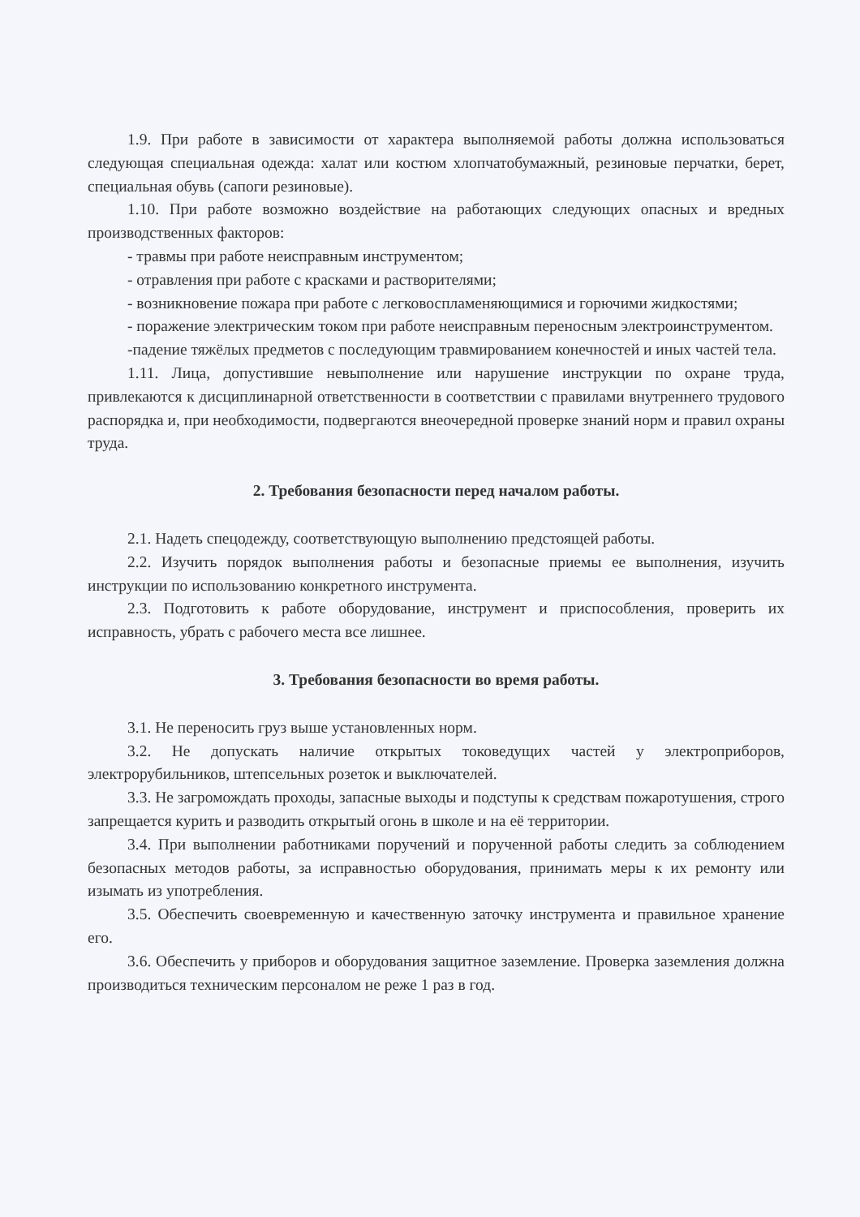1.9. При работе в зависимости от характера выполняемой работы должна использоваться следующая специальная одежда: халат или костюм хлопчатобумажный, резиновые перчатки, берет, специальная обувь (сапоги резиновые).
1.10. При работе возможно воздействие на работающих следующих опасных и вредных производственных факторов:
- травмы при работе неисправным инструментом;
- отравления при работе с красками и растворителями;
- возникновение пожара при работе с легковоспламеняющимися и горючими жидкостями;
- поражение электрическим током при работе неисправным переносным электроинструментом.
-падение тяжёлых предметов с последующим травмированием конечностей и иных частей тела.
1.11. Лица, допустившие невыполнение или нарушение инструкции по охране труда, привлекаются к дисциплинарной ответственности в соответствии с правилами внутреннего трудового распорядка и, при необходимости, подвергаются внеочередной проверке знаний норм и правил охраны труда.
2. Требования безопасности перед началом работы.
2.1. Надеть спецодежду, соответствующую выполнению предстоящей работы.
2.2. Изучить порядок выполнения работы и безопасные приемы ее выполнения, изучить инструкции по использованию конкретного инструмента.
2.3. Подготовить к работе оборудование, инструмент и приспособления, проверить их исправность, убрать с рабочего места все лишнее.
3. Требования безопасности во время работы.
3.1. Не переносить груз выше установленных норм.
3.2. Не допускать наличие открытых токоведущих частей у электроприборов, электрорубильников, штепсельных розеток и выключателей.
3.3. Не загромождать проходы, запасные выходы и подступы к средствам пожаротушения, строго запрещается курить и разводить открытый огонь в школе и на её территории.
3.4. При выполнении работниками поручений и порученной работы следить за соблюдением безопасных методов работы, за исправностью оборудования, принимать меры к их ремонту или изымать из употребления.
3.5. Обеспечить своевременную и качественную заточку инструмента и правильное хранение его.
3.6. Обеспечить у приборов и оборудования защитное заземление. Проверка заземления должна производиться техническим персоналом не реже 1 раз в год.